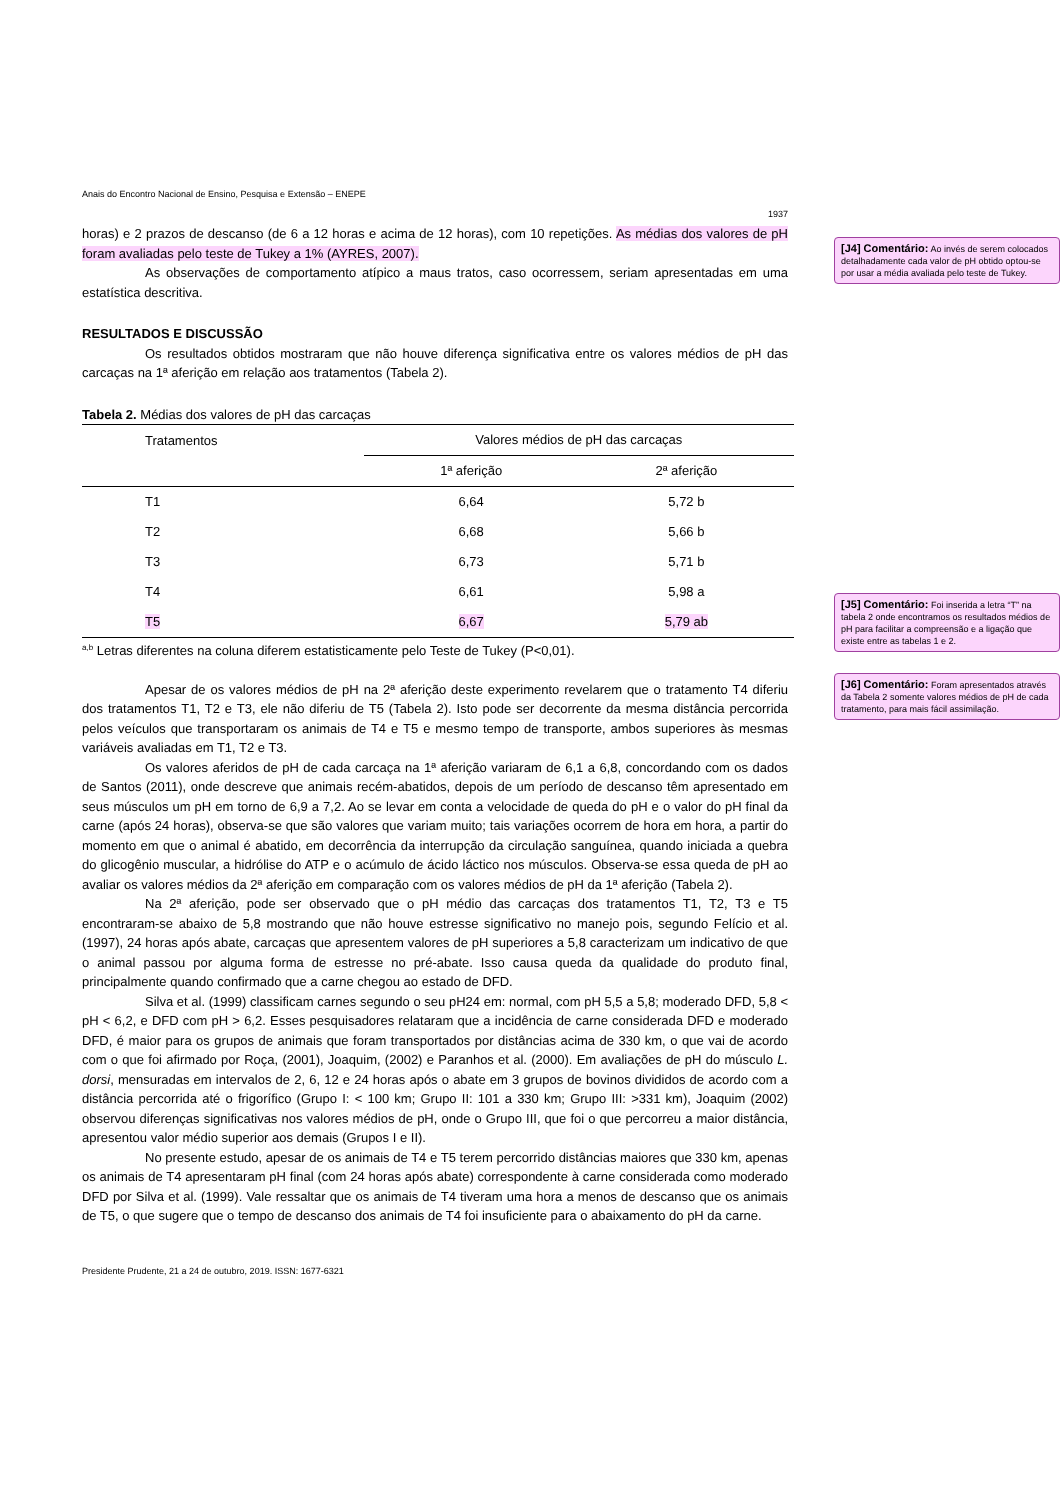Anais do Encontro Nacional de Ensino, Pesquisa e Extensão – ENEPE
1937
horas) e 2 prazos de descanso (de 6 a 12 horas e acima de 12 horas), com 10 repetições. As médias dos valores de pH foram avaliadas pelo teste de Tukey a 1% (AYRES, 2007).
As observações de comportamento atípico a maus tratos, caso ocorressem, seriam apresentadas em uma estatística descritiva.
RESULTADOS E DISCUSSÃO
Os resultados obtidos mostraram que não houve diferença significativa entre os valores médios de pH das carcaças na 1ª aferição em relação aos tratamentos (Tabela 2).
Tabela 2. Médias dos valores de pH das carcaças
| Tratamentos | Valores médios de pH das carcaças | |
| --- | --- | --- |
| | 1ª aferição | 2ª aferição |
| T1 | 6,64 | 5,72 b |
| T2 | 6,68 | 5,66 b |
| T3 | 6,73 | 5,71 b |
| T4 | 6,61 | 5,98 a |
| T5 | 6,67 | 5,79 ab |
<sup>a,b</sup> Letras diferentes na coluna diferem estatisticamente pelo Teste de Tukey (P<0,01).
Apesar de os valores médios de pH na 2ª aferição deste experimento revelarem que o tratamento T4 diferiu dos tratamentos T1, T2 e T3, ele não diferiu de T5 (Tabela 2). Isto pode ser decorrente da mesma distância percorrida pelos veículos que transportaram os animais de T4 e T5 e mesmo tempo de transporte, ambos superiores às mesmas variáveis avaliadas em T1, T2 e T3.
Os valores aferidos de pH de cada carcaça na 1ª aferição variaram de 6,1 a 6,8, concordando com os dados de Santos (2011), onde descreve que animais recém-abatidos, depois de um período de descanso têm apresentado em seus músculos um pH em torno de 6,9 a 7,2. Ao se levar em conta a velocidade de queda do pH e o valor do pH final da carne (após 24 horas), observa-se que são valores que variam muito; tais variações ocorrem de hora em hora, a partir do momento em que o animal é abatido, em decorrência da interrupção da circulação sanguínea, quando iniciada a quebra do glicogênio muscular, a hidrólise do ATP e o acúmulo de ácido láctico nos músculos. Observa-se essa queda de pH ao avaliar os valores médios da 2ª aferição em comparação com os valores médios de pH da 1ª aferição (Tabela 2).
Na 2ª aferição, pode ser observado que o pH médio das carcaças dos tratamentos T1, T2, T3 e T5 encontraram-se abaixo de 5,8 mostrando que não houve estresse significativo no manejo pois, segundo Felício et al. (1997), 24 horas após abate, carcaças que apresentem valores de pH superiores a 5,8 caracterizam um indicativo de que o animal passou por alguma forma de estresse no pré-abate. Isso causa queda da qualidade do produto final, principalmente quando confirmado que a carne chegou ao estado de DFD.
Silva et al. (1999) classificam carnes segundo o seu pH24 em: normal, com pH 5,5 a 5,8; moderado DFD, 5,8 < pH < 6,2, e DFD com pH > 6,2. Esses pesquisadores relataram que a incidência de carne considerada DFD e moderado DFD, é maior para os grupos de animais que foram transportados por distâncias acima de 330 km, o que vai de acordo com o que foi afirmado por Roça, (2001), Joaquim, (2002) e Paranhos et al. (2000). Em avaliações de pH do músculo L. dorsi, mensuradas em intervalos de 2, 6, 12 e 24 horas após o abate em 3 grupos de bovinos divididos de acordo com a distância percorrida até o frigorífico (Grupo I: < 100 km; Grupo II: 101 a 330 km; Grupo III: >331 km), Joaquim (2002) observou diferenças significativas nos valores médios de pH, onde o Grupo III, que foi o que percorreu a maior distância, apresentou valor médio superior aos demais (Grupos I e II).
No presente estudo, apesar de os animais de T4 e T5 terem percorrido distâncias maiores que 330 km, apenas os animais de T4 apresentaram pH final (com 24 horas após abate) correspondente à carne considerada como moderado DFD por Silva et al. (1999). Vale ressaltar que os animais de T4 tiveram uma hora a menos de descanso que os animais de T5, o que sugere que o tempo de descanso dos animais de T4 foi insuficiente para o abaixamento do pH da carne.
Presidente Prudente, 21 a 24 de outubro, 2019. ISSN: 1677-6321
[J4] Comentário: Ao invés de serem colocados detalhadamente cada valor de pH obtido optou-se por usar a média avaliada pelo teste de Tukey.
[J5] Comentário: Foi inserida a letra “T” na tabela 2 onde encontramos os resultados médios de pH para facilitar a compreensão e a ligação que existe entre as tabelas 1 e 2.
[J6] Comentário: Foram apresentados através da Tabela 2 somente valores médios de pH de cada tratamento, para mais fácil assimilação.